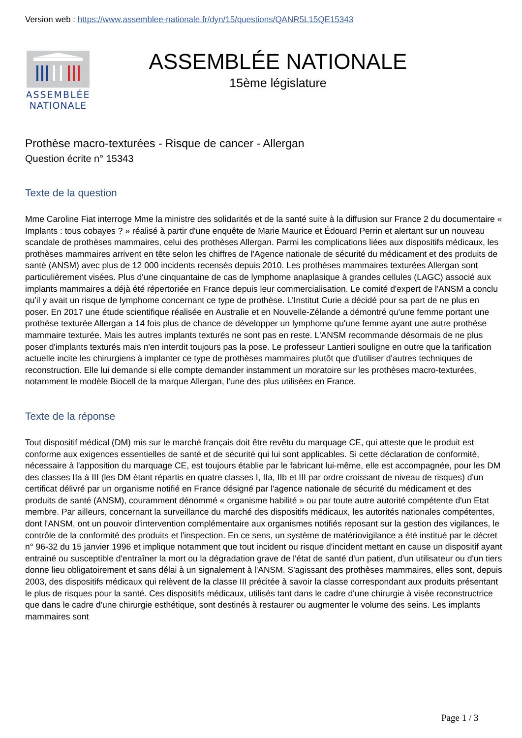Version web : https://www.assemblee-nationale.fr/dyn/15/questions/QANR5L15QE15343
ASSEMBLÉE
NATIONALE
ASSEMBLÉE NATIONALE
15ème législature
Prothèse macro-texturées - Risque de cancer - Allergan
Question écrite n° 15343
Texte de la question
Mme Caroline Fiat interroge Mme la ministre des solidarités et de la santé suite à la diffusion sur France 2 du documentaire « Implants : tous cobayes ? » réalisé à partir d'une enquête de Marie Maurice et Édouard Perrin et alertant sur un nouveau scandale de prothèses mammaires, celui des prothèses Allergan. Parmi les complications liées aux dispositifs médicaux, les prothèses mammaires arrivent en tête selon les chiffres de l'Agence nationale de sécurité du médicament et des produits de santé (ANSM) avec plus de 12 000 incidents recensés depuis 2010. Les prothèses mammaires texturées Allergan sont particulièrement visées. Plus d'une cinquantaine de cas de lymphome anaplasique à grandes cellules (LAGC) associé aux implants mammaires a déjà été répertoriée en France depuis leur commercialisation. Le comité d'expert de l'ANSM a conclu qu'il y avait un risque de lymphome concernant ce type de prothèse. L'Institut Curie a décidé pour sa part de ne plus en poser. En 2017 une étude scientifique réalisée en Australie et en Nouvelle-Zélande a démontré qu'une femme portant une prothèse texturée Allergan a 14 fois plus de chance de développer un lymphome qu'une femme ayant une autre prothèse mammaire texturée. Mais les autres implants texturés ne sont pas en reste. L'ANSM recommande désormais de ne plus poser d'implants texturés mais n'en interdit toujours pas la pose. Le professeur Lantieri souligne en outre que la tarification actuelle incite les chirurgiens à implanter ce type de prothèses mammaires plutôt que d'utiliser d'autres techniques de reconstruction. Elle lui demande si elle compte demander instamment un moratoire sur les prothèses macro-texturées, notamment le modèle Biocell de la marque Allergan, l'une des plus utilisées en France.
Texte de la réponse
Tout dispositif médical (DM) mis sur le marché français doit être revêtu du marquage CE, qui atteste que le produit est conforme aux exigences essentielles de santé et de sécurité qui lui sont applicables. Si cette déclaration de conformité, nécessaire à l'apposition du marquage CE, est toujours établie par le fabricant lui-même, elle est accompagnée, pour les DM des classes IIa à III (les DM étant répartis en quatre classes I, IIa, IIb et III par ordre croissant de niveau de risques) d'un certificat délivré par un organisme notifié en France désigné par l'agence nationale de sécurité du médicament et des produits de santé (ANSM), couramment dénommé « organisme habilité » ou par toute autre autorité compétente d'un Etat membre. Par ailleurs, concernant la surveillance du marché des dispositifs médicaux, les autorités nationales compétentes, dont l'ANSM, ont un pouvoir d'intervention complémentaire aux organismes notifiés reposant sur la gestion des vigilances, le contrôle de la conformité des produits et l'inspection. En ce sens, un système de matériovigilance a été institué par le décret n° 96-32 du 15 janvier 1996 et implique notamment que tout incident ou risque d'incident mettant en cause un dispositif ayant entrainé ou susceptible d'entraîner la mort ou la dégradation grave de l'état de santé d'un patient, d'un utilisateur ou d'un tiers donne lieu obligatoirement et sans délai à un signalement à l'ANSM. S'agissant des prothèses mammaires, elles sont, depuis 2003, des dispositifs médicaux qui relèvent de la classe III précitée à savoir la classe correspondant aux produits présentant le plus de risques pour la santé. Ces dispositifs médicaux, utilisés tant dans le cadre d'une chirurgie à visée reconstructrice que dans le cadre d'une chirurgie esthétique, sont destinés à restaurer ou augmenter le volume des seins. Les implants mammaires sont
Page 1 / 3